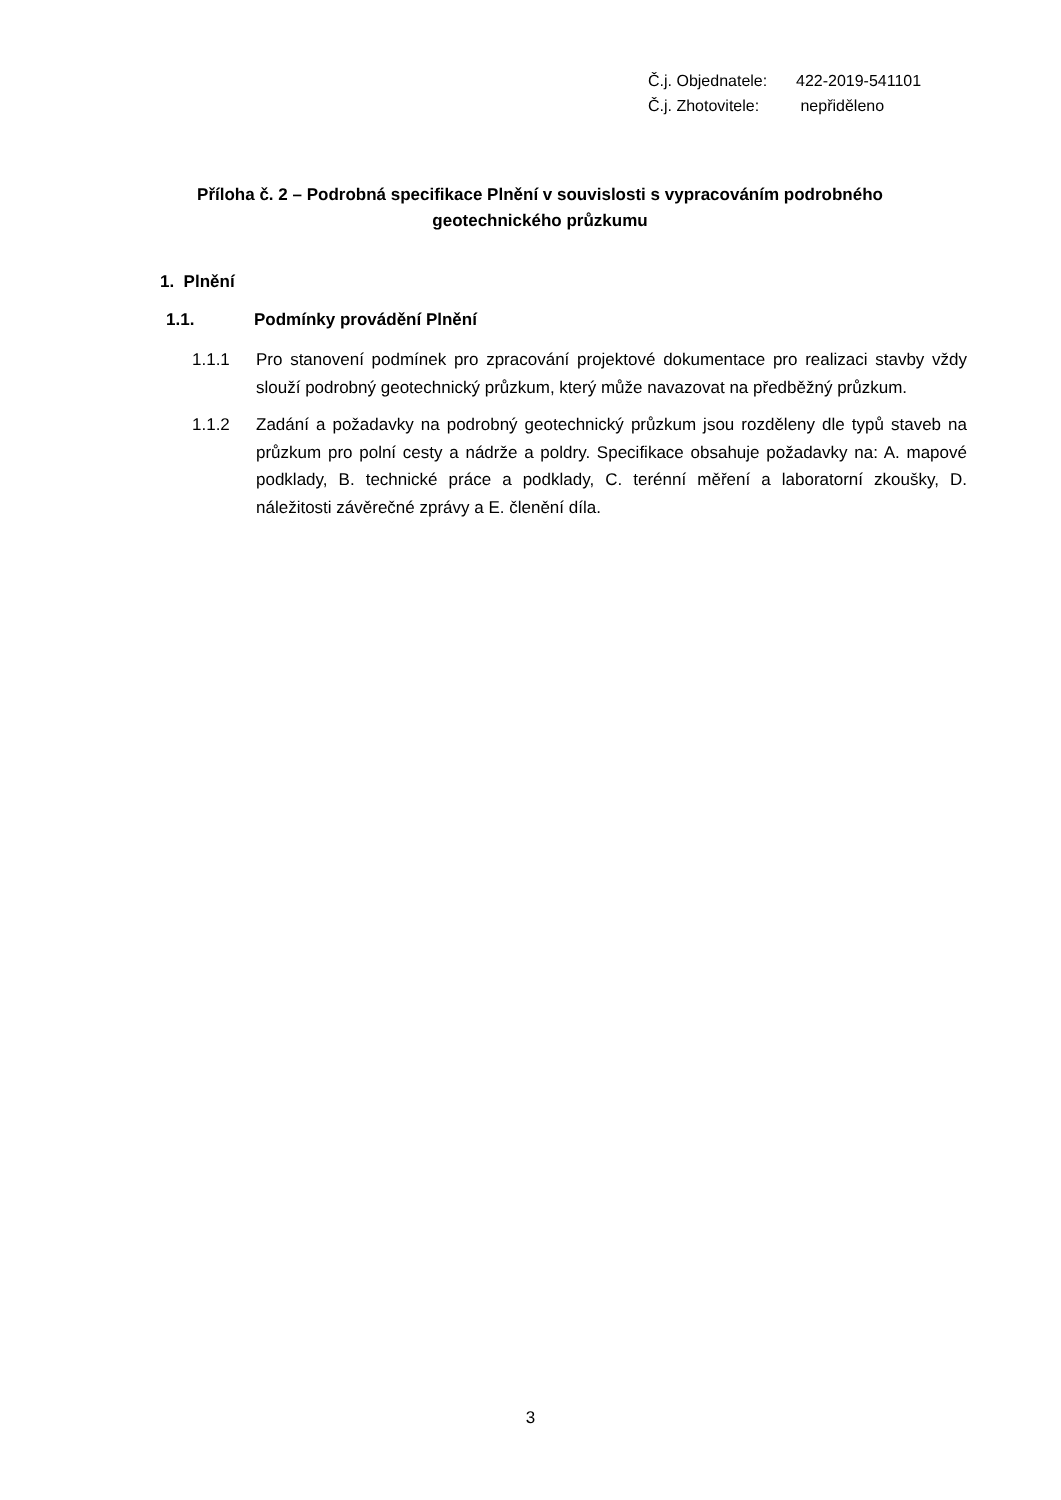Č.j. Objednatele: 422-2019-541101
Č.j. Zhotovitele: nepřiděleno
Příloha č. 2 – Podrobná specifikace Plnění v souvislosti s vypracováním podrobného geotechnického průzkumu
1. Plnění
1.1. Podmínky provádění Plnění
1.1.1 Pro stanovení podmínek pro zpracování projektové dokumentace pro realizaci stavby vždy slouží podrobný geotechnický průzkum, který může navazovat na předběžný průzkum.
1.1.2 Zadání a požadavky na podrobný geotechnický průzkum jsou rozděleny dle typů staveb na průzkum pro polní cesty a nádrže a poldry. Specifikace obsahuje požadavky na: A. mapové podklady, B. technické práce a podklady, C. terénní měření a laboratorní zkoušky, D. náležitosti závěrečné zprávy a E. členění díla.
3